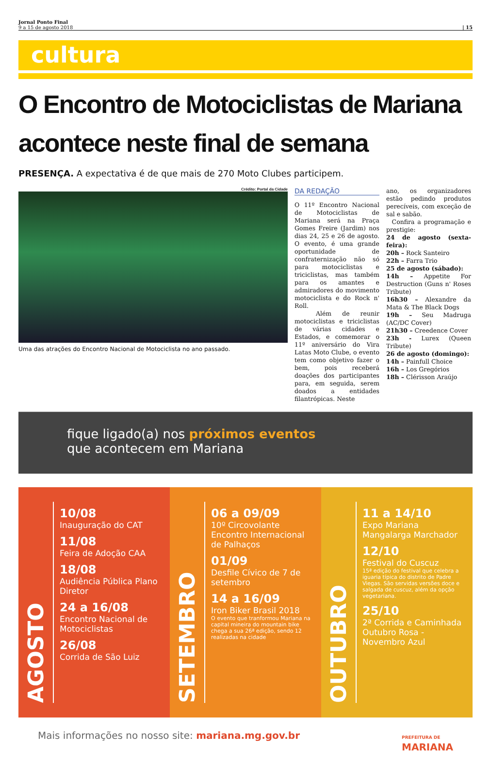Jornal Ponto Final
9 a 15 de agosto 2018
| 15
cultura
O Encontro de Motociclistas de Mariana acontece neste final de semana
PRESENÇA. A expectativa é de que mais de 270 Moto Clubes participem.
Crédito: Portal da Cidade
Uma das atrações do Encontro Nacional de Motociclista no ano passado.
DA REDAÇÃO
O 11º Encontro Nacional de Motociclistas de Mariana será na Praça Gomes Freire (Jardim) nos dias 24, 25 e 26 de agosto. O evento, é uma grande oportunidade de confraternização não só para motociclistas e triciclistas, mas também para os amantes e admiradores do movimento motociclista e do Rock n' Roll.
Além de reunir motociclistas e triciclistas de várias cidades e Estados, e comemorar o 11º aniversário do Vira Latas Moto Clube, o evento tem como objetivo fazer o bem, pois receberá doações dos participantes para, em seguida, serem doados a entidades filantrópicas. Neste
ano, os organizadores estão pedindo produtos perecíveis, com exceção de sal e sabão.
Confira a programação e prestigie:
24 de agosto (sexta-feira):
20h – Rock Santeiro
22h – Farra Trio
25 de agosto (sábado):
14h – Appetite For Destruction (Guns n' Roses Tribute)
16h30 – Alexandre da Mata & The Black Dogs
19h – Seu Madruga (AC/DC Cover)
21h30 – Creedence Cover
23h - Lurex (Queen Tribute)
26 de agosto (domingo):
14h – Painfull Choice
16h – Los Gregórios
18h – Clérisson Araújo
fique ligado(a) nos próximos eventos
que acontecem em Mariana
AGOSTO
10/08
Inauguração do CAT
11/08
Feira de Adoção CAA
18/08
Audiência Pública Plano Diretor
24 a 16/08
Encontro Nacional de Motociclistas
26/08
Corrida de São Luiz
SETEMBRO
06 a 09/09
10º Circovolante Encontro Internacional de Palhaços
01/09
Desfile Cívico de 7 de setembro
14 a 16/09
Iron Biker Brasil 2018
O evento que tranformou Mariana na capital mineira do mountain bike chega a sua 26ª edição, sendo 12 realizadas na cidade
OUTUBRO
11 a 14/10
Expo Mariana Mangalarga Marchador
12/10
Festival do Cuscuz
15ª edição do festival que celebra a iguaria típica do distrito de Padre Viegas. São servidas versões doce e salgada de cuscuz, além da opção vegetariana.
25/10
2ª Corrida e Caminhada Outubro Rosa - Novembro Azul
Mais informações no nosso site: mariana.mg.gov.br
PREFEITURA DE
MARIANA